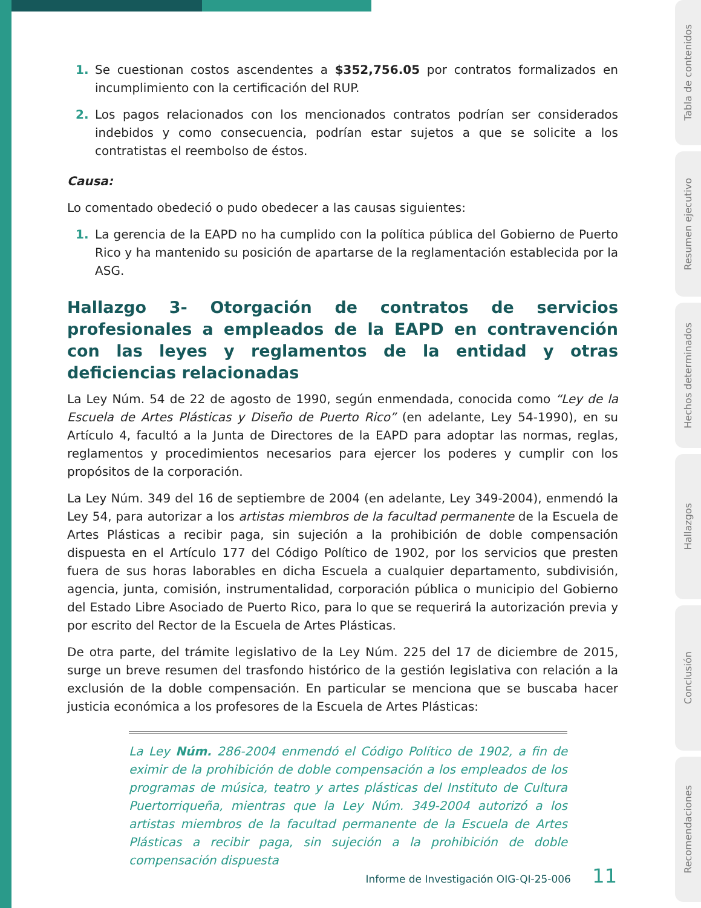1. Se cuestionan costos ascendentes a $352,756.05 por contratos formalizados en incumplimiento con la certificación del RUP.
2. Los pagos relacionados con los mencionados contratos podrían ser considerados indebidos y como consecuencia, podrían estar sujetos a que se solicite a los contratistas el reembolso de éstos.
Causa:
Lo comentado obedeció o pudo obedecer a las causas siguientes:
1. La gerencia de la EAPD no ha cumplido con la política pública del Gobierno de Puerto Rico y ha mantenido su posición de apartarse de la reglamentación establecida por la ASG.
Hallazgo 3- Otorgación de contratos de servicios profesionales a empleados de la EAPD en contravención con las leyes y reglamentos de la entidad y otras deficiencias relacionadas
La Ley Núm. 54 de 22 de agosto de 1990, según enmendada, conocida como “Ley de la Escuela de Artes Plásticas y Diseño de Puerto Rico” (en adelante, Ley 54-1990), en su Artículo 4, facultó a la Junta de Directores de la EAPD para adoptar las normas, reglas, reglamentos y procedimientos necesarios para ejercer los poderes y cumplir con los propósitos de la corporación.
La Ley Núm. 349 del 16 de septiembre de 2004 (en adelante, Ley 349-2004), enmendó la Ley 54, para autorizar a los artistas miembros de la facultad permanente de la Escuela de Artes Plásticas a recibir paga, sin sujeción a la prohibición de doble compensación dispuesta en el Artículo 177 del Código Político de 1902, por los servicios que presten fuera de sus horas laborables en dicha Escuela a cualquier departamento, subdivisión, agencia, junta, comisión, instrumentalidad, corporación pública o municipio del Gobierno del Estado Libre Asociado de Puerto Rico, para lo que se requerirá la autorización previa y por escrito del Rector de la Escuela de Artes Plásticas.
De otra parte, del trámite legislativo de la Ley Núm. 225 del 17 de diciembre de 2015, surge un breve resumen del trasfondo histórico de la gestión legislativa con relación a la exclusión de la doble compensación. En particular se menciona que se buscaba hacer justicia económica a los profesores de la Escuela de Artes Plásticas:
La Ley Núm. 286-2004 enmendó el Código Político de 1902, a fin de eximir de la prohibición de doble compensación a los empleados de los programas de música, teatro y artes plásticas del Instituto de Cultura Puertorriqueña, mientras que la Ley Núm. 349-2004 autorizó a los artistas miembros de la facultad permanente de la Escuela de Artes Plásticas a recibir paga, sin sujeción a la prohibición de doble compensación dispuesta
Informe de Investigación OIG-QI-25-006 11
Tabla de contenidos
Resumen ejecutivo
Hechos determinados
Hallazgos
Conclusión
Recomendaciones